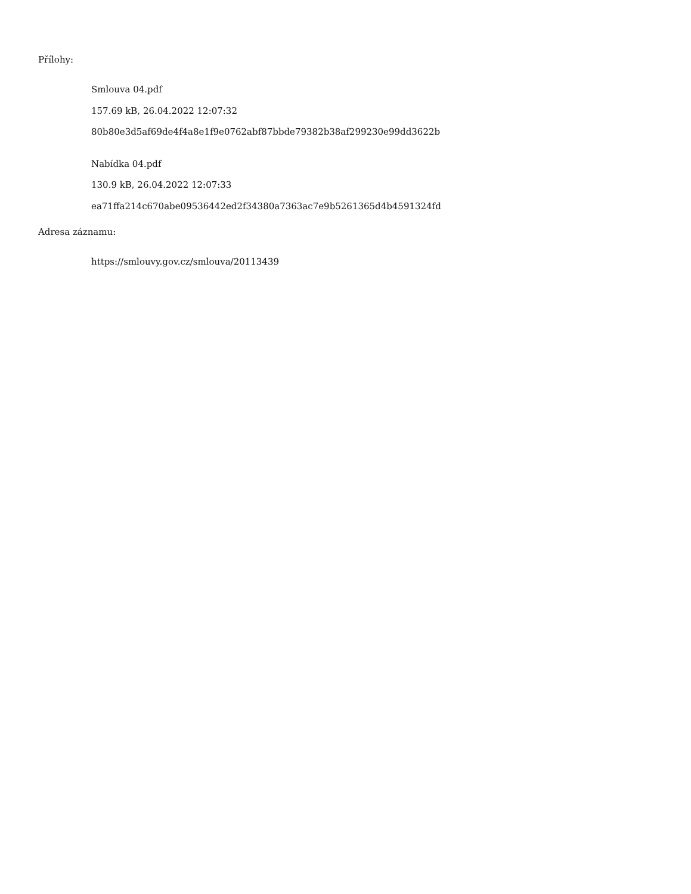Přílohy:
Smlouva 04.pdf
157.69 kB, 26.04.2022 12:07:32
80b80e3d5af69de4f4a8e1f9e0762abf87bbde79382b38af299230e99dd3622b
Nabídka 04.pdf
130.9 kB, 26.04.2022 12:07:33
ea71ffa214c670abe09536442ed2f34380a7363ac7e9b5261365d4b4591324fd
Adresa záznamu:
https://smlouvy.gov.cz/smlouva/20113439